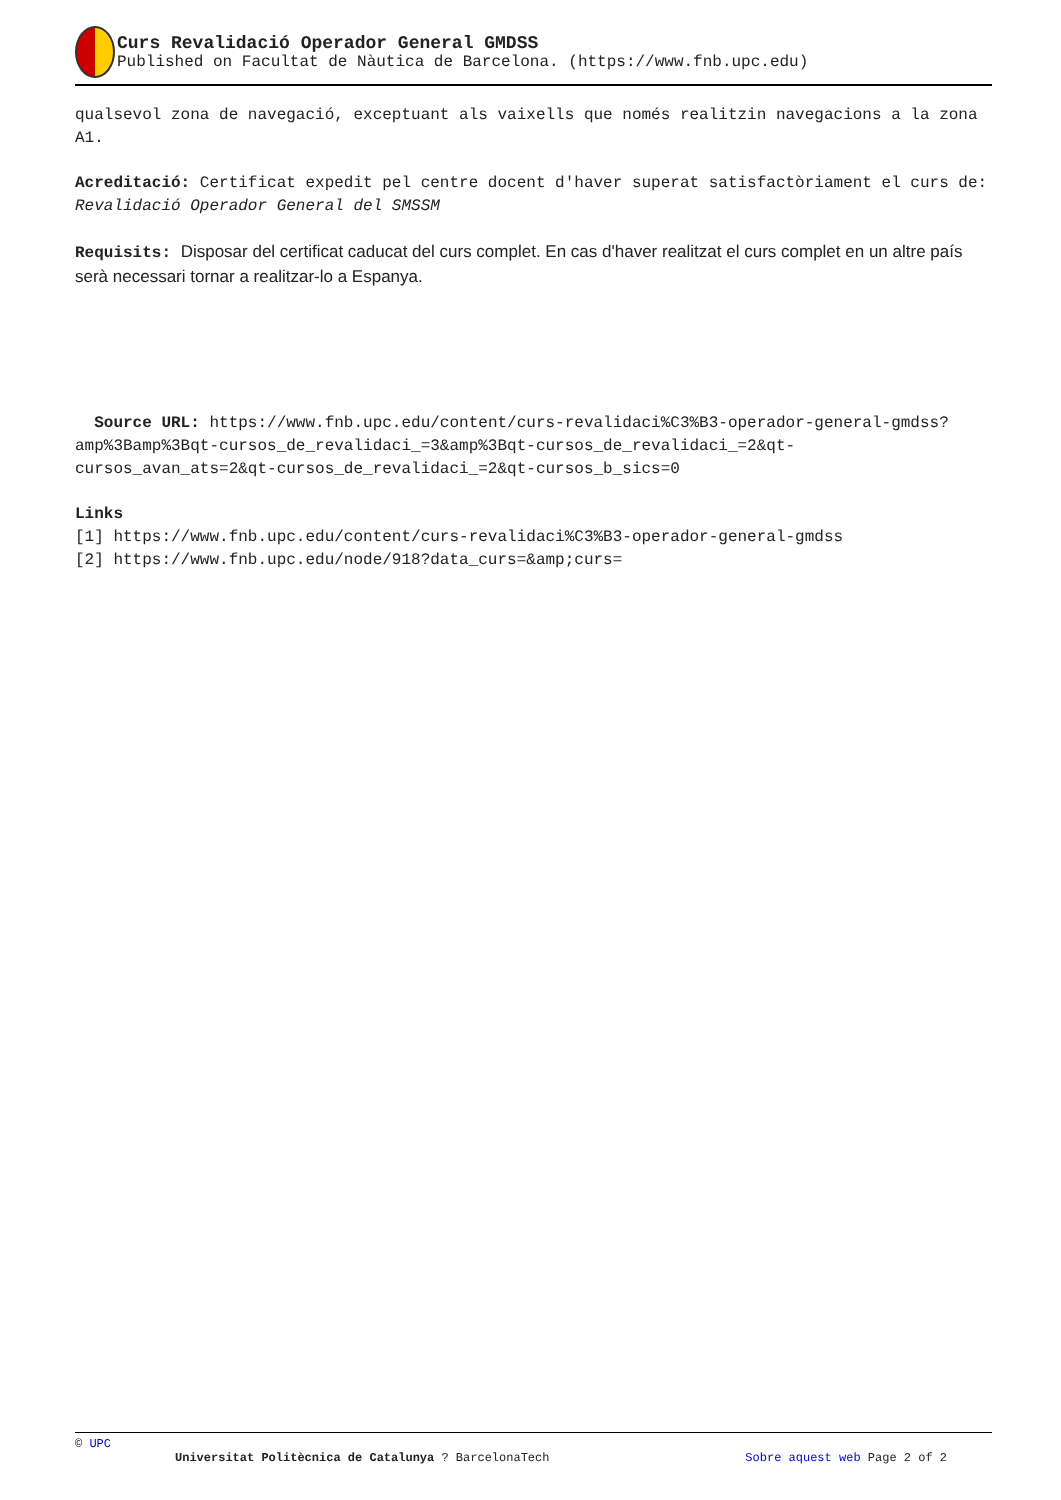Curs Revalidació Operador General GMDSS
Published on Facultat de Nàutica de Barcelona. (https://www.fnb.upc.edu)
qualsevol zona de navegació, exceptuant als vaixells que només realitzin navegacions a la zona A1.
Acreditació: Certificat expedit pel centre docent d'haver superat satisfactòriament el curs de: Revalidació Operador General del SMSSM
Requisits: Disposar del certificat caducat del curs complet. En cas d'haver realitzat el curs complet en un altre país serà necessari tornar a realitzar-lo a Espanya.
Source URL: https://www.fnb.upc.edu/content/curs-revalidaci%C3%B3-operador-general-gmdss?amp%3Bamp%3Bqt-cursos_de_revalidaci_=3&amp%3Bqt-cursos_de_revalidaci_=2&qt-cursos_avan_ats=2&qt-cursos_de_revalidaci_=2&qt-cursos_b_sics=0
Links
[1] https://www.fnb.upc.edu/content/curs-revalidaci%C3%B3-operador-general-gmdss
[2] https://www.fnb.upc.edu/node/918?data_curs=&amp;curs=
© UPC
Universitat Politècnica de Catalunya ? BarcelonaTech Sobre aquest web Page 2 of 2